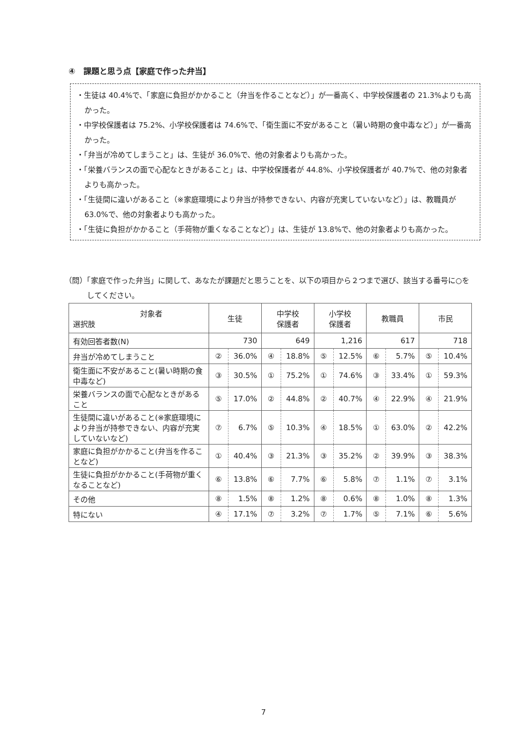④　課題と思う点【家庭で作った弁当】
・生徒は 40.4%で、「家庭に負担がかかること（弁当を作ることなど）」が一番高く、中学校保護者の 21.3%よりも高かった。
・中学校保護者は 75.2%、小学校保護者は 74.6%で、「衛生面に不安があること（暑い時期の食中毒など）」が一番高かった。
・「弁当が冷めてしまうこと」は、生徒が 36.0%で、他の対象者よりも高かった。
・「栄養バランスの面で心配なときがあること」は、中学校保護者が 44.8%、小学校保護者が 40.7%で、他の対象者よりも高かった。
・「生徒間に違いがあること（※家庭環境により弁当が持参できない、内容が充実していないなど）」は、教職員が 63.0%で、他の対象者よりも高かった。
・「生徒に負担がかかること（手荷物が重くなることなど）」は、生徒が 13.8%で、他の対象者よりも高かった。
（問）「家庭で作った弁当」に関して、あなたが課題だと思うことを、以下の項目から２つまで選び、該当する番号に○をしてください。
| 対象者 選択肢 | 生徒 | | 中学校 保護者 | | 小学校 保護者 | | 教職員 | | 市民 | |
| --- | --- | --- | --- | --- | --- | --- | --- | --- | --- | --- |
| 有効回答者数(N) | 730 | | 649 | | 1,216 | | 617 | | 718 | |
| 弁当が冷めてしまうこと | ② | 36.0% | ④ | 18.8% | ⑤ | 12.5% | ⑥ | 5.7% | ⑤ | 10.4% |
| 衛生面に不安があること(暑い時期の食中毒など) | ③ | 30.5% | ① | 75.2% | ① | 74.6% | ③ | 33.4% | ① | 59.3% |
| 栄養バランスの面で心配なときがあること | ⑤ | 17.0% | ② | 44.8% | ② | 40.7% | ④ | 22.9% | ④ | 21.9% |
| 生徒間に違いがあること(※家庭環境により弁当が持参できない、内容が充実していないなど) | ⑦ | 6.7% | ⑤ | 10.3% | ④ | 18.5% | ① | 63.0% | ② | 42.2% |
| 家庭に負担がかかること(弁当を作ることなど) | ① | 40.4% | ③ | 21.3% | ③ | 35.2% | ② | 39.9% | ③ | 38.3% |
| 生徒に負担がかかること(手荷物が重くなることなど) | ⑥ | 13.8% | ⑥ | 7.7% | ⑥ | 5.8% | ⑦ | 1.1% | ⑦ | 3.1% |
| その他 | ⑧ | 1.5% | ⑧ | 1.2% | ⑧ | 0.6% | ⑧ | 1.0% | ⑧ | 1.3% |
| 特にない | ④ | 17.1% | ⑦ | 3.2% | ⑦ | 1.7% | ⑤ | 7.1% | ⑥ | 5.6% |
7